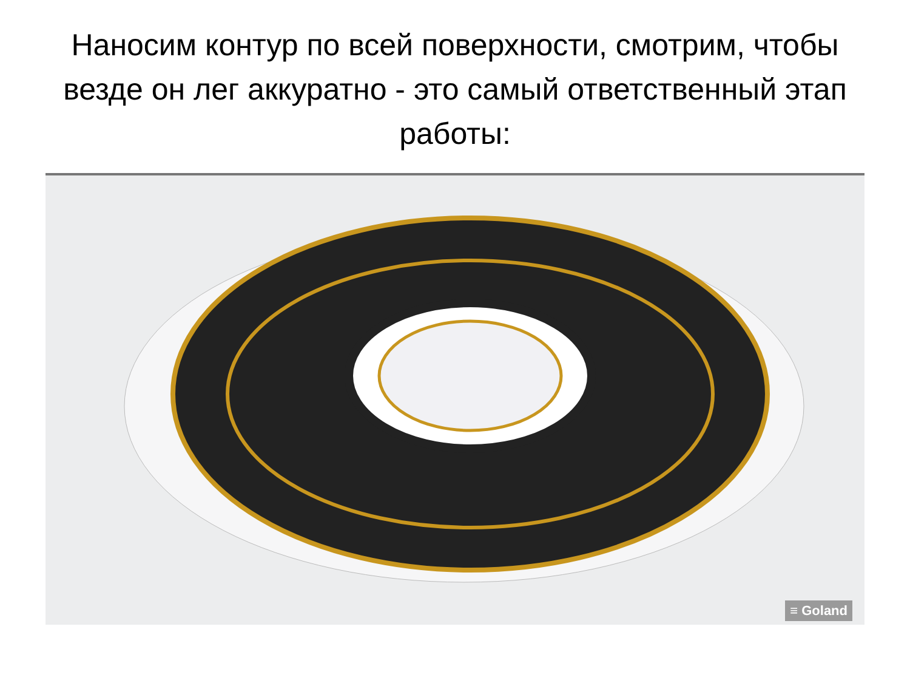Наносим контур по всей поверхности, смотрим, чтобы везде он лег аккуратно - это самый ответственный этап работы:
≡ Goland